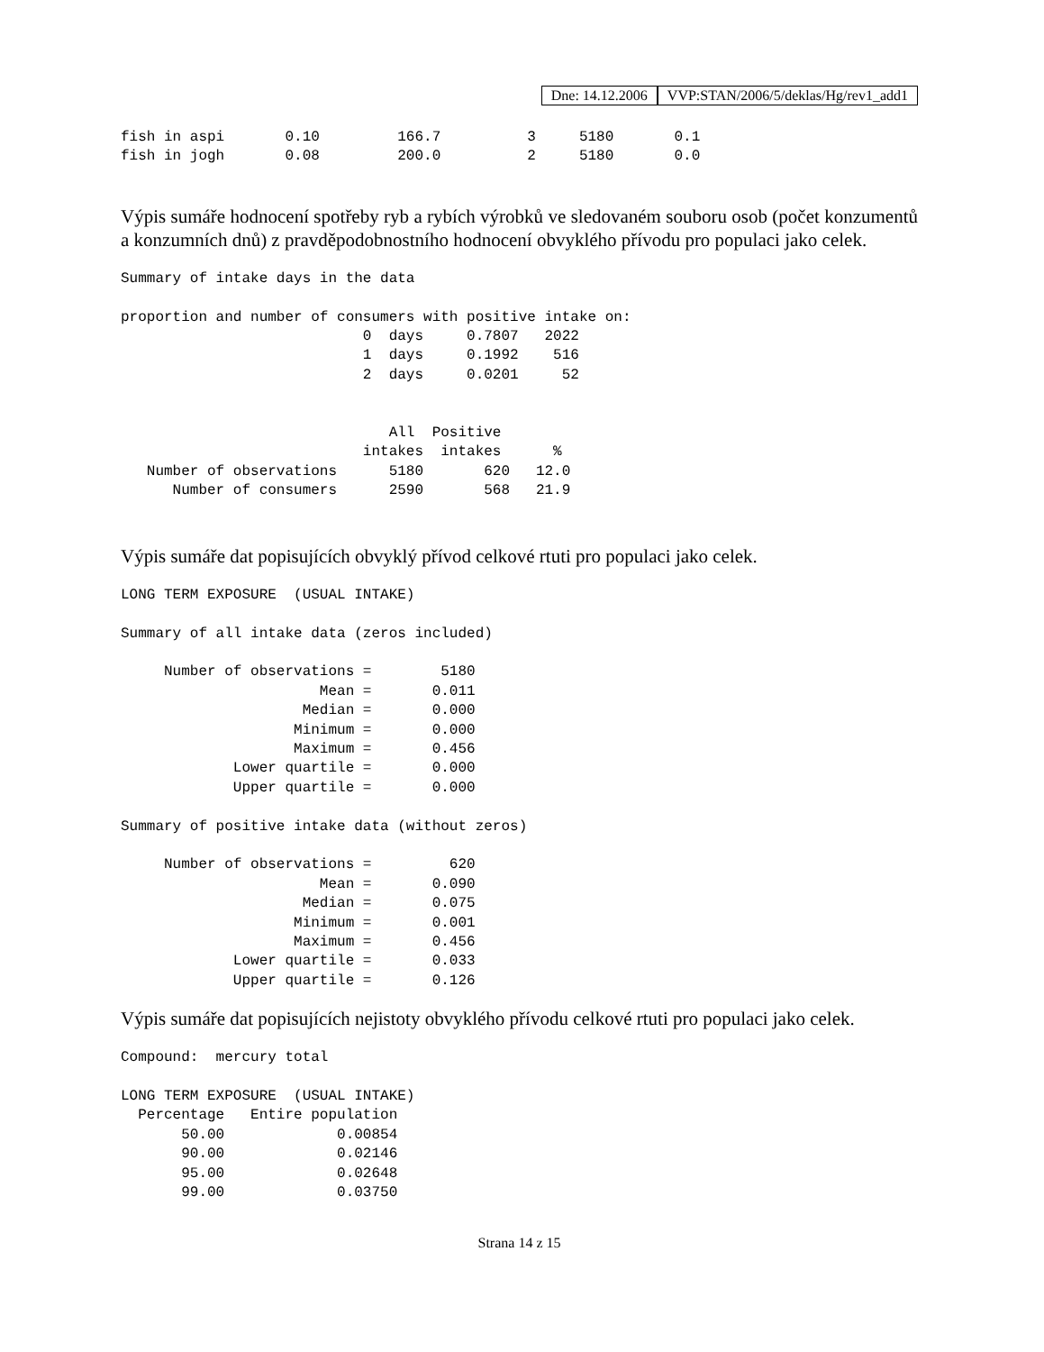Dne: 14.12.2006 VVP:STAN/2006/5/deklas/Hg/rev1_add1
fish in aspi       0.10         166.7          3     5180       0.1
fish in jogh       0.08         200.0          2     5180       0.0
Výpis sumáře hodnocení spotřeby ryb a rybích výrobků ve sledovaném souboru osob (počet konzumentů a konzumních dnů) z pravděpodobnostního hodnocení obvyklého přívodu pro populaci jako celek.
Summary of intake days in the data

proportion and number of consumers with positive intake on:
                            0  days     0.7807   2022
                            1  days     0.1992    516
                            2  days     0.0201     52


                               All  Positive
                            intakes  intakes      %
   Number of observations      5180       620   12.0
      Number of consumers      2590       568   21.9
Výpis sumáře dat popisujících obvyklý přívod celkové rtuti pro populaci jako celek.
LONG TERM EXPOSURE  (USUAL INTAKE)

Summary of all intake data (zeros included)

     Number of observations =        5180
                       Mean =       0.011
                     Median =       0.000
                    Minimum =       0.000
                    Maximum =       0.456
             Lower quartile =       0.000
             Upper quartile =       0.000

Summary of positive intake data (without zeros)

     Number of observations =         620
                       Mean =       0.090
                     Median =       0.075
                    Minimum =       0.001
                    Maximum =       0.456
             Lower quartile =       0.033
             Upper quartile =       0.126
Výpis sumáře dat popisujících nejistoty obvyklého přívodu celkové rtuti pro populaci jako celek.
Compound:  mercury total

LONG TERM EXPOSURE  (USUAL INTAKE)
  Percentage   Entire population
       50.00             0.00854
       90.00             0.02146
       95.00             0.02648
       99.00             0.03750
Strana 14 z 15